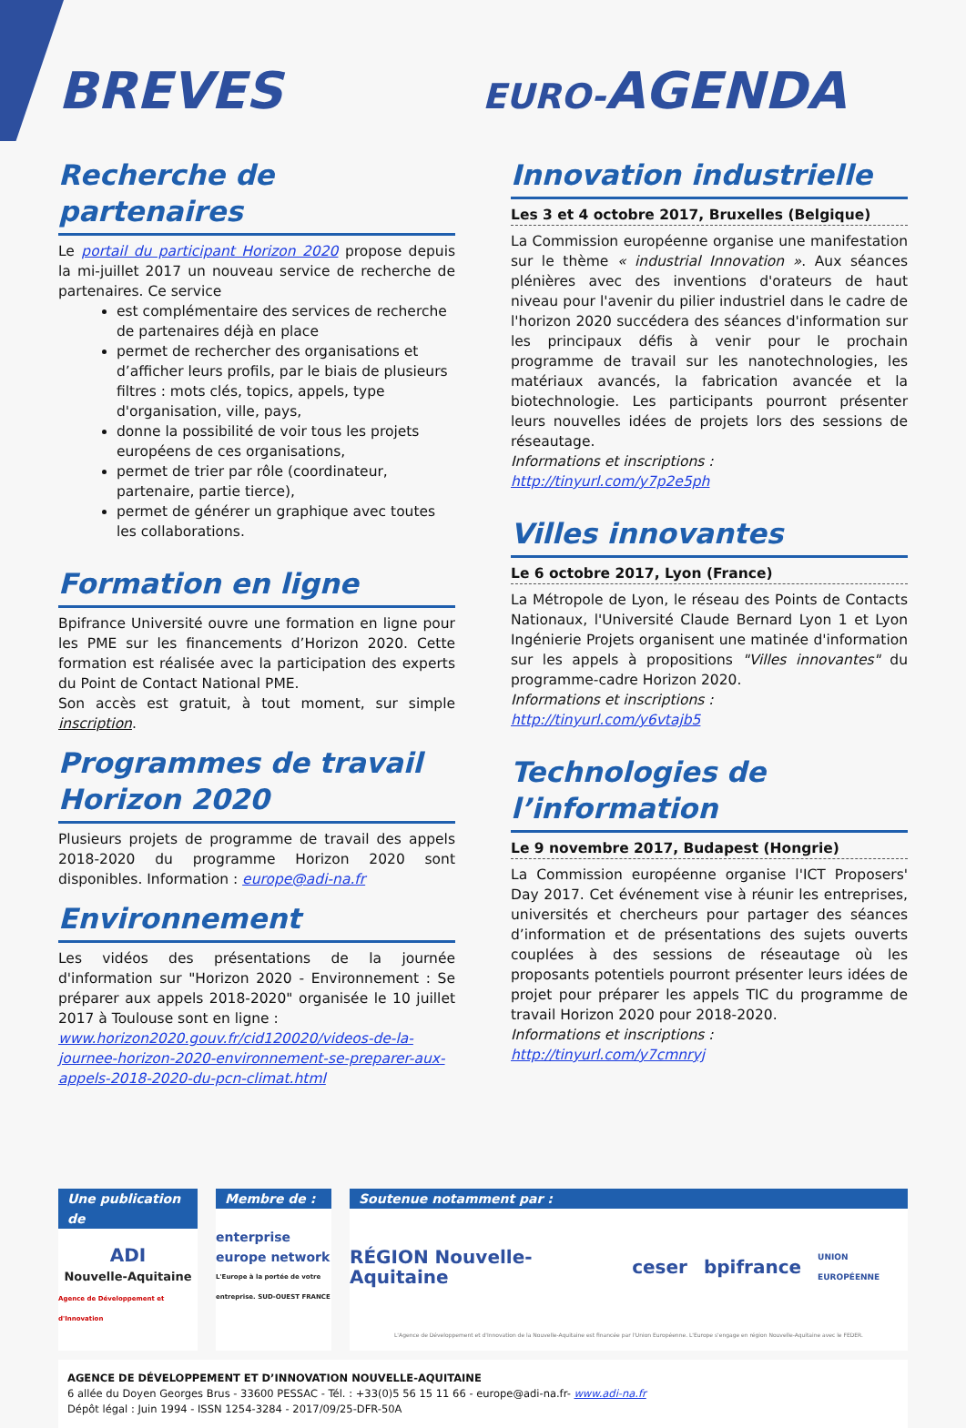BREVES
EURO-AGENDA
Recherche de partenaires
Le portail du participant Horizon 2020 propose depuis la mi-juillet 2017 un nouveau service de recherche de partenaires. Ce service
est complémentaire des services de recherche de partenaires déjà en place
permet de rechercher des organisations et d’afficher leurs profils, par le biais de plusieurs filtres : mots clés, topics, appels, type d'organisation, ville, pays,
donne la possibilité de voir tous les projets européens de ces organisations,
permet de trier par rôle (coordinateur, partenaire, partie tierce),
permet de générer un graphique avec toutes les collaborations.
Formation en ligne
Bpifrance Université ouvre une formation en ligne pour les PME sur les financements d’Horizon 2020. Cette formation est réalisée avec la participation des experts du Point de Contact National PME.
Son accès est gratuit, à tout moment, sur simple inscription.
Programmes de travail Horizon 2020
Plusieurs projets de programme de travail des appels 2018-2020 du programme Horizon 2020 sont disponibles. Information : europe@adi-na.fr
Environnement
Les vidéos des présentations de la journée d'information sur "Horizon 2020 - Environnement : Se préparer aux appels 2018-2020" organisée le 10 juillet 2017 à Toulouse sont en ligne :
www.horizon2020.gouv.fr/cid120020/videos-de-la-journee-horizon-2020-environnement-se-preparer-aux-appels-2018-2020-du-pcn-climat.html
Innovation industrielle
Les 3 et 4 octobre 2017, Bruxelles (Belgique)
La Commission européenne organise une manifestation sur le thème « industrial Innovation ». Aux séances plénières avec des inventions d'orateurs de haut niveau pour l'avenir du pilier industriel dans le cadre de l'horizon 2020 succédera des séances d'information sur les principaux défis à venir pour le prochain programme de travail sur les nanotechnologies, les matériaux avancés, la fabrication avancée et la biotechnologie. Les participants pourront présenter leurs nouvelles idées de projets lors des sessions de réseautage.
Informations et inscriptions :
http://tinyurl.com/y7p2e5ph
Villes innovantes
Le 6 octobre 2017, Lyon (France)
La Métropole de Lyon, le réseau des Points de Contacts Nationaux, l'Université Claude Bernard Lyon 1 et Lyon Ingénierie Projets organisent une matinée d'information sur les appels à propositions "Villes innovantes" du programme-cadre Horizon 2020.
Informations et inscriptions :
http://tinyurl.com/y6vtajb5
Technologies de l’information
Le 9 novembre 2017, Budapest (Hongrie)
La Commission européenne organise l'ICT Proposers' Day 2017. Cet événement vise à réunir les entreprises, universités et chercheurs pour partager des séances d’information et de présentations des sujets ouverts couplées à des sessions de réseautage où les proposants potentiels pourront présenter leurs idées de projet pour préparer les appels TIC du programme de travail Horizon 2020 pour 2018-2020.
Informations et inscriptions :
http://tinyurl.com/y7cmnryj
Une publication de
ADI
Nouvelle-Aquitaine
Agence de Développement et d'Innovation
Membre de :
enterprise europe network
L'Europe à la portée de votre entreprise. SUD-OUEST FRANCE
Soutenue notamment par :
RÉGION Nouvelle-Aquitaine ceser bpifrance UNION EUROPÉENNE
L'Agence de Développement et d'Innovation de la Nouvelle-Aquitaine est financée par l'Union Européenne. L'Europe s'engage en région Nouvelle-Aquitaine avec le FEDER.
AGENCE DE DÉVELOPPEMENT ET D’INNOVATION NOUVELLE-AQUITAINE
6 allée du Doyen Georges Brus - 33600 PESSAC - Tél. : +33(0)5 56 15 11 66 - europe@adi-na.fr- www.adi-na.fr
Dépôt légal : Juin 1994 - ISSN 1254-3284 - 2017/09/25-DFR-50A